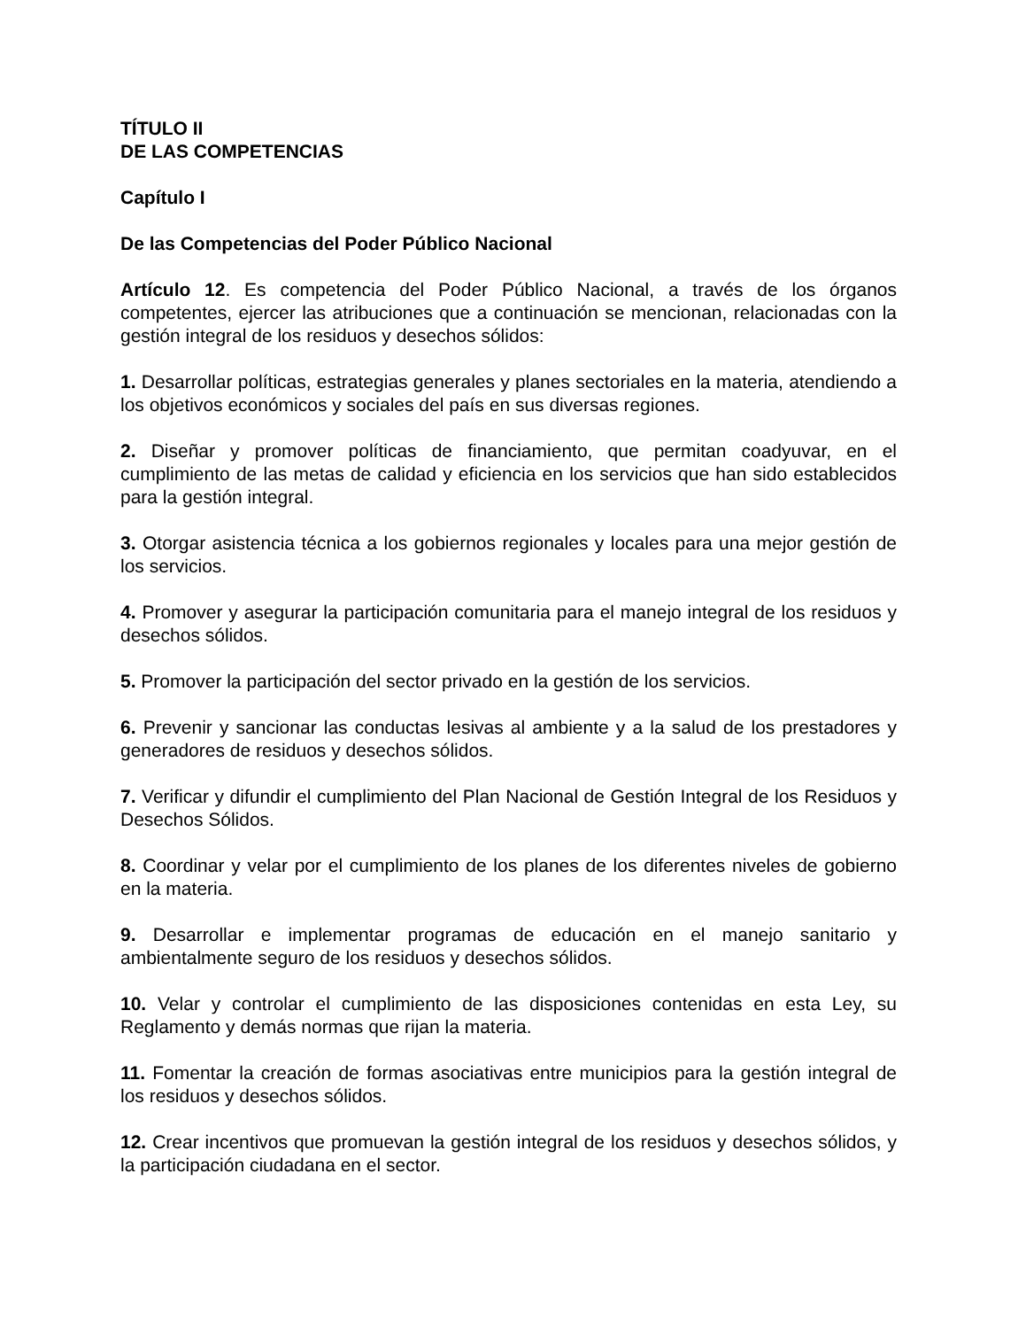TÍTULO II
DE LAS COMPETENCIAS
Capítulo I
De las Competencias del Poder Público Nacional
Artículo 12. Es competencia del Poder Público Nacional, a través de los órganos competentes, ejercer las atribuciones que a continuación se mencionan, relacionadas con la gestión integral de los residuos y desechos sólidos:
1. Desarrollar políticas, estrategias generales y planes sectoriales en la materia, atendiendo a los objetivos económicos y sociales del país en sus diversas regiones.
2. Diseñar y promover políticas de financiamiento, que permitan coadyuvar, en el cumplimiento de las metas de calidad y eficiencia en los servicios que han sido establecidos para la gestión integral.
3. Otorgar asistencia técnica a los gobiernos regionales y locales para una mejor gestión de los servicios.
4. Promover y asegurar la participación comunitaria para el manejo integral de los residuos y desechos sólidos.
5. Promover la participación del sector privado en la gestión de los servicios.
6. Prevenir y sancionar las conductas lesivas al ambiente y a la salud de los prestadores y generadores de residuos y desechos sólidos.
7. Verificar y difundir el cumplimiento del Plan Nacional de Gestión Integral de los Residuos y Desechos Sólidos.
8. Coordinar y velar por el cumplimiento de los planes de los diferentes niveles de gobierno en la materia.
9. Desarrollar e implementar programas de educación en el manejo sanitario y ambientalmente seguro de los residuos y desechos sólidos.
10. Velar y controlar el cumplimiento de las disposiciones contenidas en esta Ley, su Reglamento y demás normas que rijan la materia.
11. Fomentar la creación de formas asociativas entre municipios para la gestión integral de los residuos y desechos sólidos.
12. Crear incentivos que promuevan la gestión integral de los residuos y desechos sólidos, y la participación ciudadana en el sector.